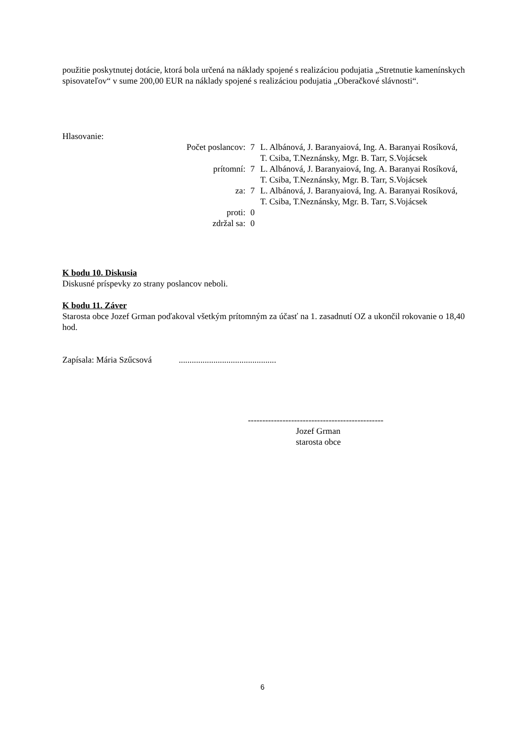použitie poskytnutej dotácie, ktorá bola určená na náklady spojené s realizáciou podujatia „Stretnutie kamenínskych spisovateľov“ v sume 200,00 EUR na náklady spojené s realizáciou podujatia „Oberačkové slávnosti“.
Hlasovanie:
| Počet poslancov: | 7 | L. Albánová, J. Baranyaiová, Ing. A. Baranyai Rosíková, T. Csiba, T.Neznánsky, Mgr. B. Tarr, S.Vojácsek |
| prítomní: | 7 | L. Albánová, J. Baranyaiová, Ing. A. Baranyai Rosíková, T. Csiba, T.Neznánsky, Mgr. B. Tarr, S.Vojácsek |
| za: | 7 | L. Albánová, J. Baranyaiová, Ing. A. Baranyai Rosíková, T. Csiba, T.Neznánsky, Mgr. B. Tarr, S.Vojácsek |
| proti: | 0 | |
| zdržal sa: | 0 | |
K bodu 10. Diskusia
Diskusné príspevky zo strany poslancov neboli.
K bodu 11. Záver
Starosta obce Jozef Grman poďakoval všetkým prítomným za účasť na 1. zasadnutí OZ a ukončil rokovanie o 18,40 hod.
Zapísala: Mária Szűcsová .............................................
-----------------------------------------------
Jozef Grman
starosta obce
6